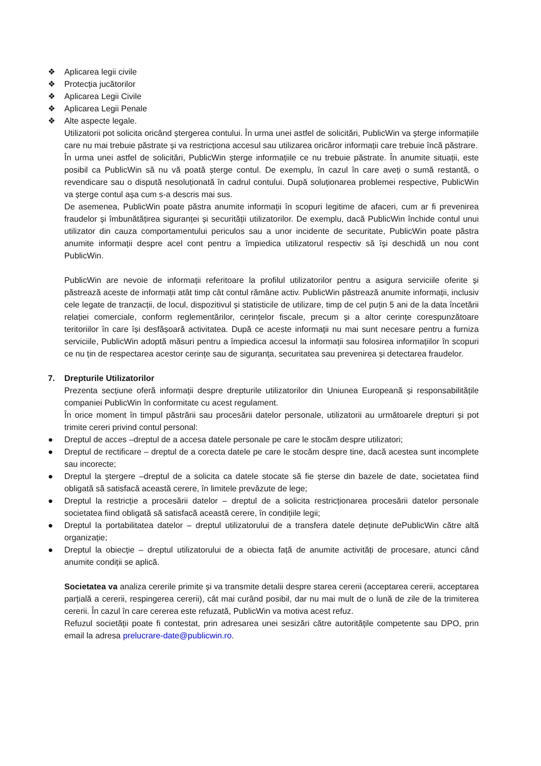❖ Aplicarea legii civile
❖ Protecția jucătorilor
❖ Aplicarea Legii Civile
❖ Aplicarea Legii Penale
❖ Alte aspecte legale.
Utilizatorii pot solicita oricând ștergerea contului. În urma unei astfel de solicitări, PublicWin va șterge informațiile care nu mai trebuie păstrate și va restricționa accesul sau utilizarea oricăror informații care trebuie încă păstrare.
În urma unei astfel de solicitări, PublicWin șterge informațiile ce nu trebuie păstrate. În anumite situații, este posibil ca PublicWin să nu vă poată șterge contul. De exemplu, în cazul în care aveți o sumă restantă, o revendicare sau o dispută nesoluționată în cadrul contului. După soluționarea problemei respective, PublicWin va șterge contul așa cum s-a descris mai sus.
De asemenea, PublicWin poate păstra anumite informații în scopuri legitime de afaceri, cum ar fi prevenirea fraudelor și îmbunătățirea siguranței și securității utilizatorilor. De exemplu, dacă PublicWin închide contul unui utilizator din cauza comportamentului periculos sau a unor incidente de securitate, PublicWin poate păstra anumite informații despre acel cont pentru a împiedica utilizatorul respectiv să își deschidă un nou cont PublicWin.
PublicWin are nevoie de informații referitoare la profilul utilizatorilor pentru a asigura serviciile oferite și păstrează aceste de informații atât timp cât contul rămâne activ. PublicWin păstrează anumite informații, inclusiv cele legate de tranzacții, de locul, dispozitivul și statisticile de utilizare, timp de cel puțin 5 ani de la data încetării relației comerciale, conform reglementărilor, cerințelor fiscale, precum și a altor cerințe corespunzătoare teritoriilor în care își desfășoară activitatea. După ce aceste informații nu mai sunt necesare pentru a furniza serviciile, PublicWin adoptă măsuri pentru a împiedica accesul la informații sau folosirea informațiilor în scopuri ce nu țin de respectarea acestor cerințe sau de siguranța, securitatea sau prevenirea și detectarea fraudelor.
7. Drepturile Utilizatorilor
Prezenta secțiune oferă informații despre drepturile utilizatorilor din Uniunea Europeană și responsabilitățile companiei PublicWin în conformitate cu acest regulament.
În orice moment în timpul păstrării sau procesării datelor personale, utilizatorii au următoarele drepturi și pot trimite cereri privind contul personal:
● Dreptul de acces –dreptul de a accesa datele personale pe care le stocăm despre utilizatori;
● Dreptul de rectificare – dreptul de a corecta datele pe care le stocăm despre tine, dacă acestea sunt incomplete sau incorecte;
● Dreptul la ștergere –dreptul de a solicita ca datele stocate să fie șterse din bazele de date, societatea fiind obligată să satisfacă această cerere, în limitele prevăzute de lege;
● Dreptul la restricție a procesării datelor – dreptul de a solicita restricționarea procesării datelor personale societatea fiind obligată să satisfacă această cerere, în condițiile legii;
● Dreptul la portabilitatea datelor – dreptul utilizatorului de a transfera datele deținute dePublicWin către altă organizație;
● Dreptul la obiecție – dreptul utilizatorului de a obiecta față de anumite activități de procesare, atunci când anumite condiții se aplică.
Societatea va analiza cererile primite și va transmite detalii despre starea cererii (acceptarea cererii, acceptarea parțială a cererii, respingerea cererii), cât mai curând posibil, dar nu mai mult de o lună de zile de la trimiterea cererii. În cazul în care cererea este refuzată, PublicWin va motiva acest refuz.
Refuzul societății poate fi contestat, prin adresarea unei sesizări către autoritățile competente sau DPO, prin email la adresa prelucrare-date@publicwin.ro.